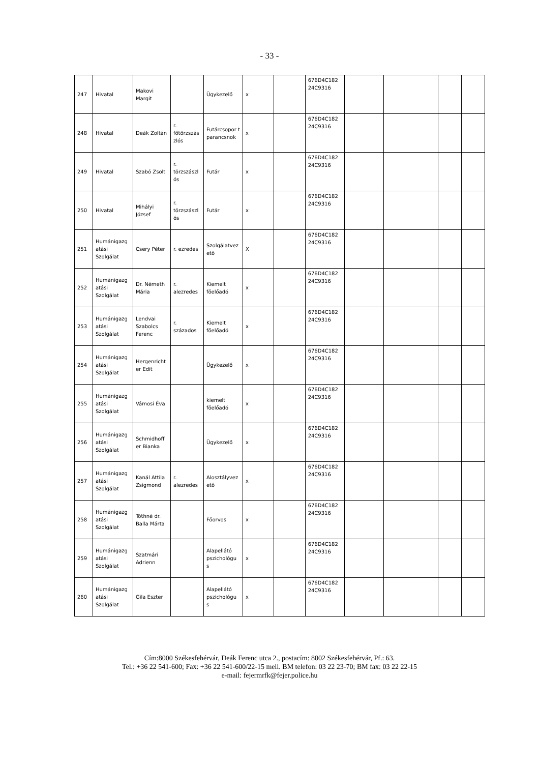- 33 -
| 247 | Hivatal | Makovi Margit | | Ügykezelő | x | | 676D4C182 24C9316 | | | | |
| 248 | Hivatal | Deák Zoltán | r. főtörzszás zlós | Futárcsopor t parancsnok | x | | 676D4C182 24C9316 | | | | |
| 249 | Hivatal | Szabó Zsolt | r. törzszászl ós | Futár | x | | 676D4C182 24C9316 | | | | |
| 250 | Hivatal | Mihályi József | r. törzszászl ós | Futár | x | | 676D4C182 24C9316 | | | | |
| 251 | Humánigazg atási Szolgálat | Csery Péter | r. ezredes | Szolgálatvez ető | X | | 676D4C182 24C9316 | | | | |
| 252 | Humánigazg atási Szolgálat | Dr. Németh Mária | r. alezredes | Kiemelt főelőadó | x | | 676D4C182 24C9316 | | | | |
| 253 | Humánigazg atási Szolgálat | Lendvai Szabolcs Ferenc | r. százados | Kiemelt főelőadó | x | | 676D4C182 24C9316 | | | | |
| 254 | Humánigazg atási Szolgálat | Hergenricht er Edit | | Ügykezelő | x | | 676D4C182 24C9316 | | | | |
| 255 | Humánigazg atási Szolgálat | Vámosi Éva | | kiemelt főelőadó | x | | 676D4C182 24C9316 | | | | |
| 256 | Humánigazg atási Szolgálat | Schmidhoff er Bianka | | Ügykezelő | x | | 676D4C182 24C9316 | | | | |
| 257 | Humánigazg atási Szolgálat | Kanál Attila Zsigmond | r. alezredes | Alosztályvez ető | x | | 676D4C182 24C9316 | | | | |
| 258 | Humánigazg atási Szolgálat | Tóthné dr. Balla Márta | | Főorvos | x | | 676D4C182 24C9316 | | | | |
| 259 | Humánigazg atási Szolgálat | Szatmári Adrienn | | Alapellátó pszichológu s | x | | 676D4C182 24C9316 | | | | |
| 260 | Humánigazg atási Szolgálat | Gila Eszter | | Alapellátó pszichológu s | x | | 676D4C182 24C9316 | | | | |
Cím:8000 Székesfehérvár, Deák Ferenc utca 2., postacím: 8002 Székesfehérvár, Pf.: 63.
Tel.: +36 22 541-600; Fax: +36 22 541-600/22-15 mell. BM telefon: 03 22 23-70; BM fax: 03 22 22-15
e-mail: fejermrfk@fejer.police.hu